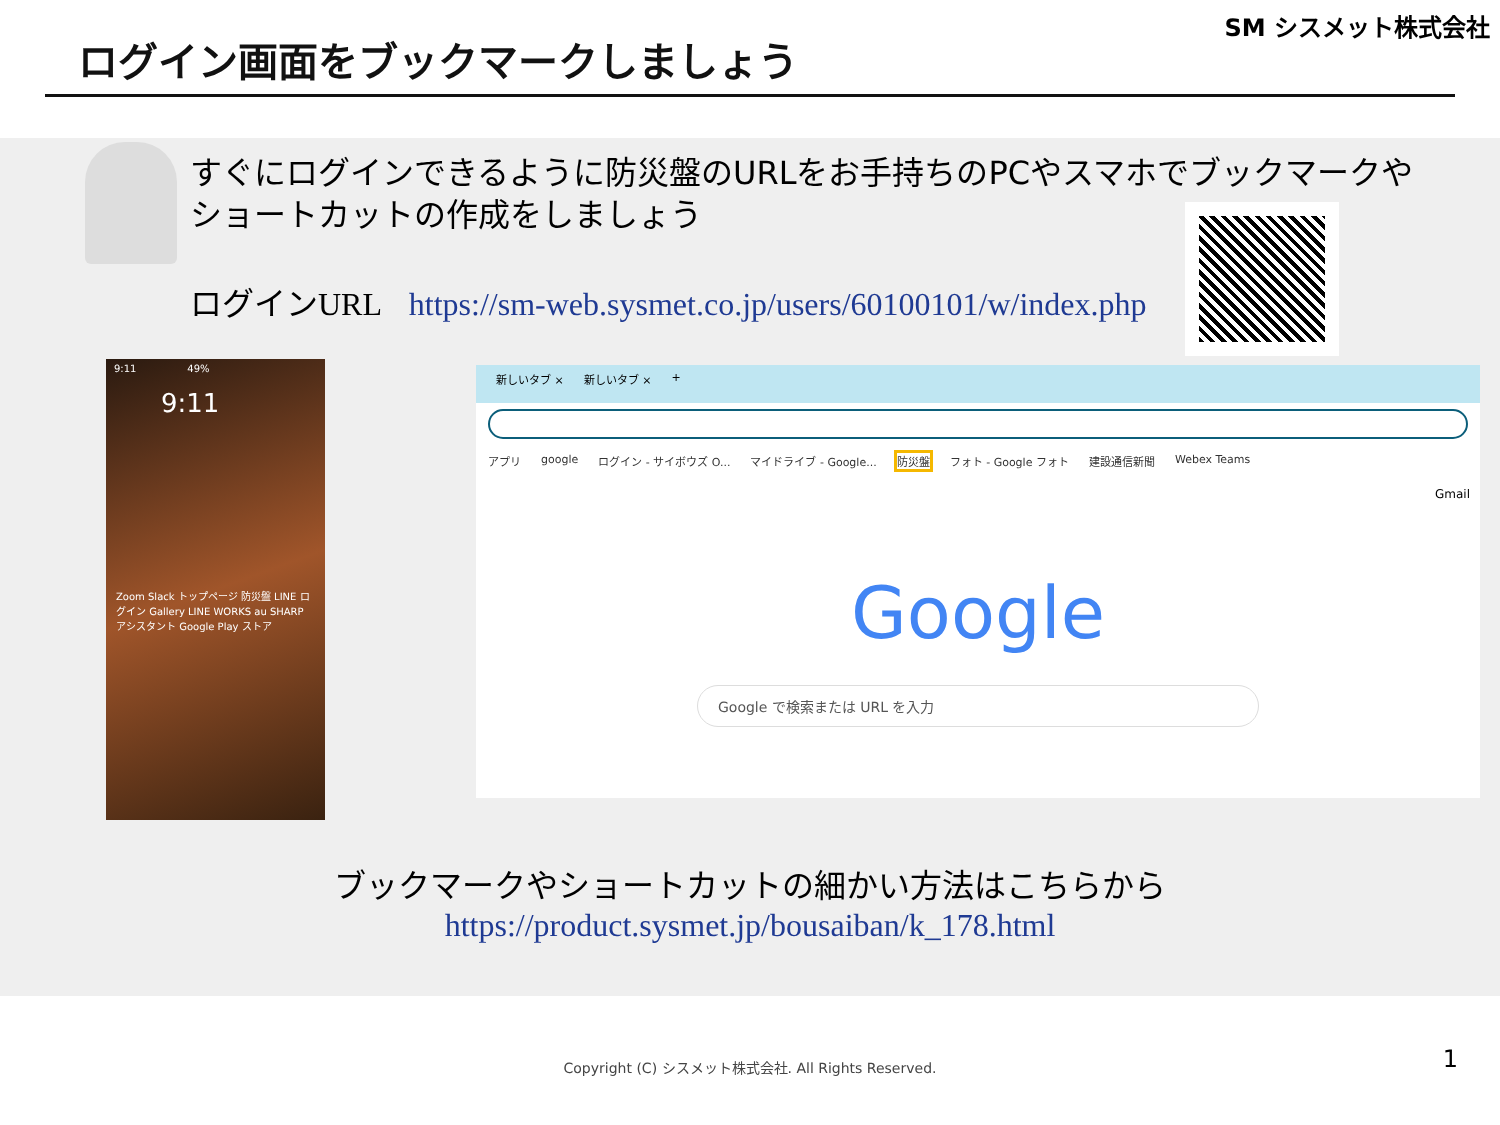ログイン画面をブックマークしましょう
SM シスメット株式会社
すぐにログインできるように防災盤のURLをお手持ちのPCやスマホでブックマークやショートカットの作成をしましょう
ログインURL https://sm-web.sysmet.co.jp/users/60100101/w/index.php
9:11 49%
9:11
Zoom Slack トップページ 防災盤 LINE ログイン Gallery LINE WORKS au SHARP アシスタント Google Play ストア
新しいタブ × 新しいタブ × +
アプリ google ログイン - サイボウズ O... マイドライブ - Google... 防災盤 フォト - Google フォト 建設通信新聞 Webex Teams
Gmail
Google
Google で検索または URL を入力
ブックマークやショートカットの細かい方法はこちらから
https://product.sysmet.jp/bousaiban/k_178.html
Copyright (C) シスメット株式会社. All Rights Reserved. 1